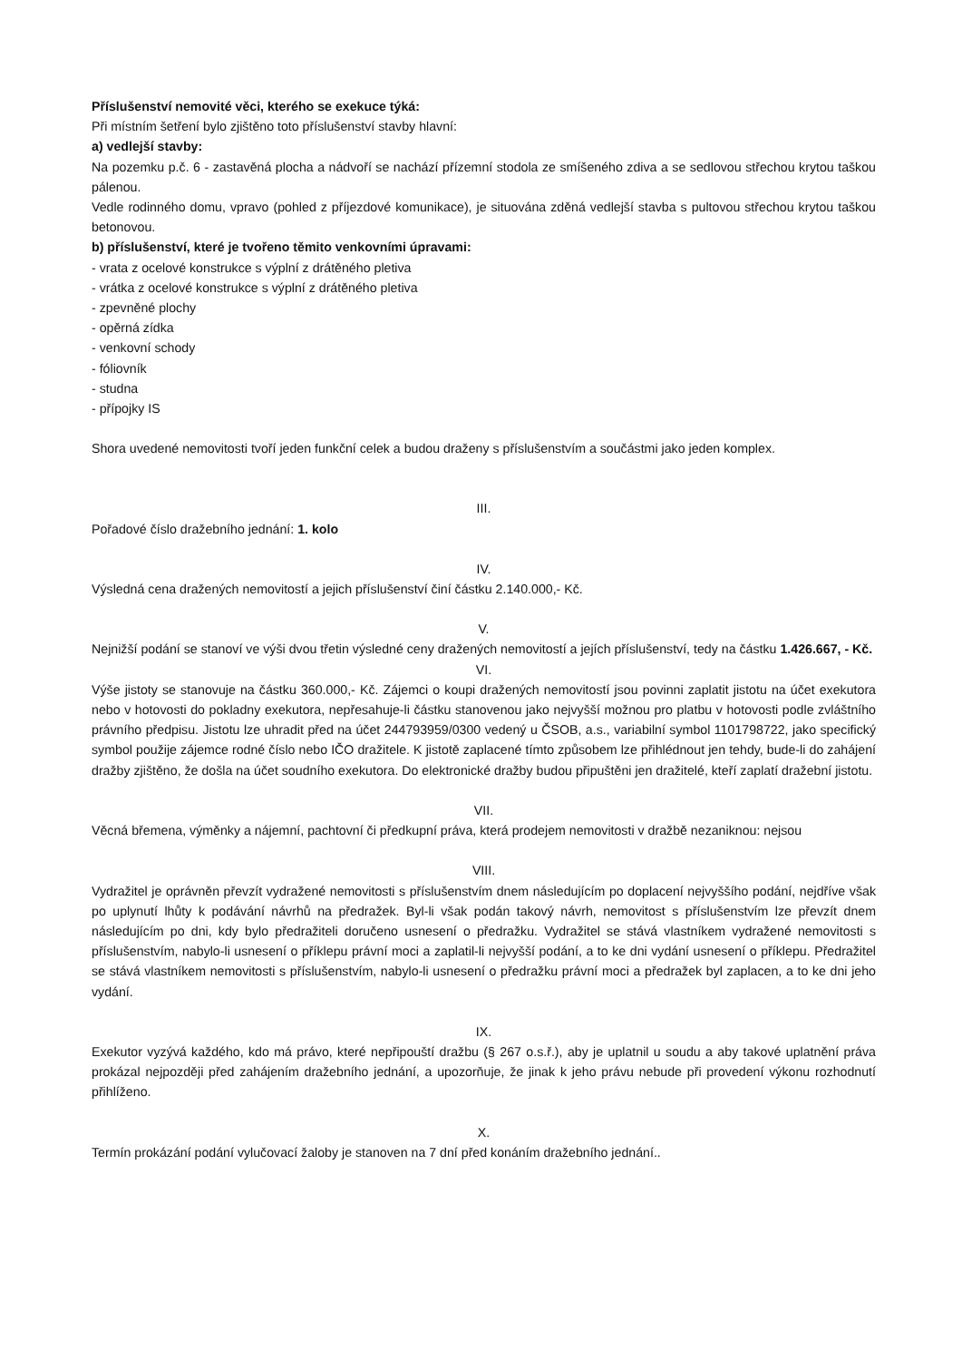Příslušenství nemovité věci, kterého se exekuce týká:
Při místním šetření bylo zjištěno toto příslušenství stavby hlavní:
a) vedlejší stavby:
Na pozemku p.č. 6 - zastavěná plocha a nádvoří se nachází přízemní stodola ze smíšeného zdiva a se sedlovou střechou krytou taškou pálenou.
Vedle rodinného domu, vpravo (pohled z příjezdové komunikace), je situována zděná vedlejší stavba s pultovou střechou krytou taškou betonovou.
b) příslušenství, které je tvořeno těmito venkovními úpravami:
- vrata z ocelové konstrukce s výplní z drátěného pletiva
- vrátka z ocelové konstrukce s výplní z drátěného pletiva
- zpevněné plochy
- opěrná zídka
- venkovní schody
- fóliovník
- studna
- přípojky IS
Shora uvedené nemovitosti tvoří jeden funkční celek a budou draženy s příslušenstvím a součástmi jako jeden komplex.
III.
Pořadové číslo dražebního jednání: 1. kolo
IV.
Výsledná cena dražených nemovitostí a jejich příslušenství činí částku 2.140.000,- Kč.
V.
Nejnižší podání se stanoví ve výši dvou třetin výsledné ceny dražených nemovitostí a jejích příslušenství, tedy na částku 1.426.667, - Kč.
VI.
Výše jistoty se stanovuje na částku 360.000,- Kč. Zájemci o koupi dražených nemovitostí jsou povinni zaplatit jistotu na účet exekutora nebo v hotovosti do pokladny exekutora, nepřesahuje-li částku stanovenou jako nejvyšší možnou pro platbu v hotovosti podle zvláštního právního předpisu. Jistotu lze uhradit před na účet 244793959/0300 vedený u ČSOB, a.s., variabilní symbol 1101798722, jako specifický symbol použije zájemce rodné číslo nebo IČO dražitele. K jistotě zaplacené tímto způsobem lze přihlédnout jen tehdy, bude-li do zahájení dražby zjištěno, že došla na účet soudního exekutora. Do elektronické dražby budou připuštěni jen dražitelé, kteří zaplatí dražební jistotu.
VII.
Věcná břemena, výměnky a nájemní, pachtovní či předkupní práva, která prodejem nemovitosti v dražbě nezaniknou: nejsou
VIII.
Vydražitel je oprávněn převzít vydražené nemovitosti s příslušenstvím dnem následujícím po doplacení nejvyššího podání, nejdříve však po uplynutí lhůty k podávání návrhů na předražek. Byl-li však podán takový návrh, nemovitost s příslušenstvím lze převzít dnem následujícím po dni, kdy bylo předražiteli doručeno usnesení o předražku. Vydražitel se stává vlastníkem vydražené nemovitosti s příslušenstvím, nabylo-li usnesení o příklepu právní moci a zaplatil-li nejvyšší podání, a to ke dni vydání usnesení o příklepu. Předražitel se stává vlastníkem nemovitosti s příslušenstvím, nabylo-li usnesení o předražku právní moci a předražek byl zaplacen, a to ke dni jeho vydání.
IX.
Exekutor vyzývá každého, kdo má právo, které nepřipouští dražbu (§ 267 o.s.ř.), aby je uplatnil u soudu a aby takové uplatnění práva prokázal nejpozději před zahájením dražebního jednání, a upozorňuje, že jinak k jeho právu nebude při provedení výkonu rozhodnutí přihlíženo.
X.
Termín prokázání podání vylučovací žaloby je stanoven na 7 dní před konáním dražebního jednání..